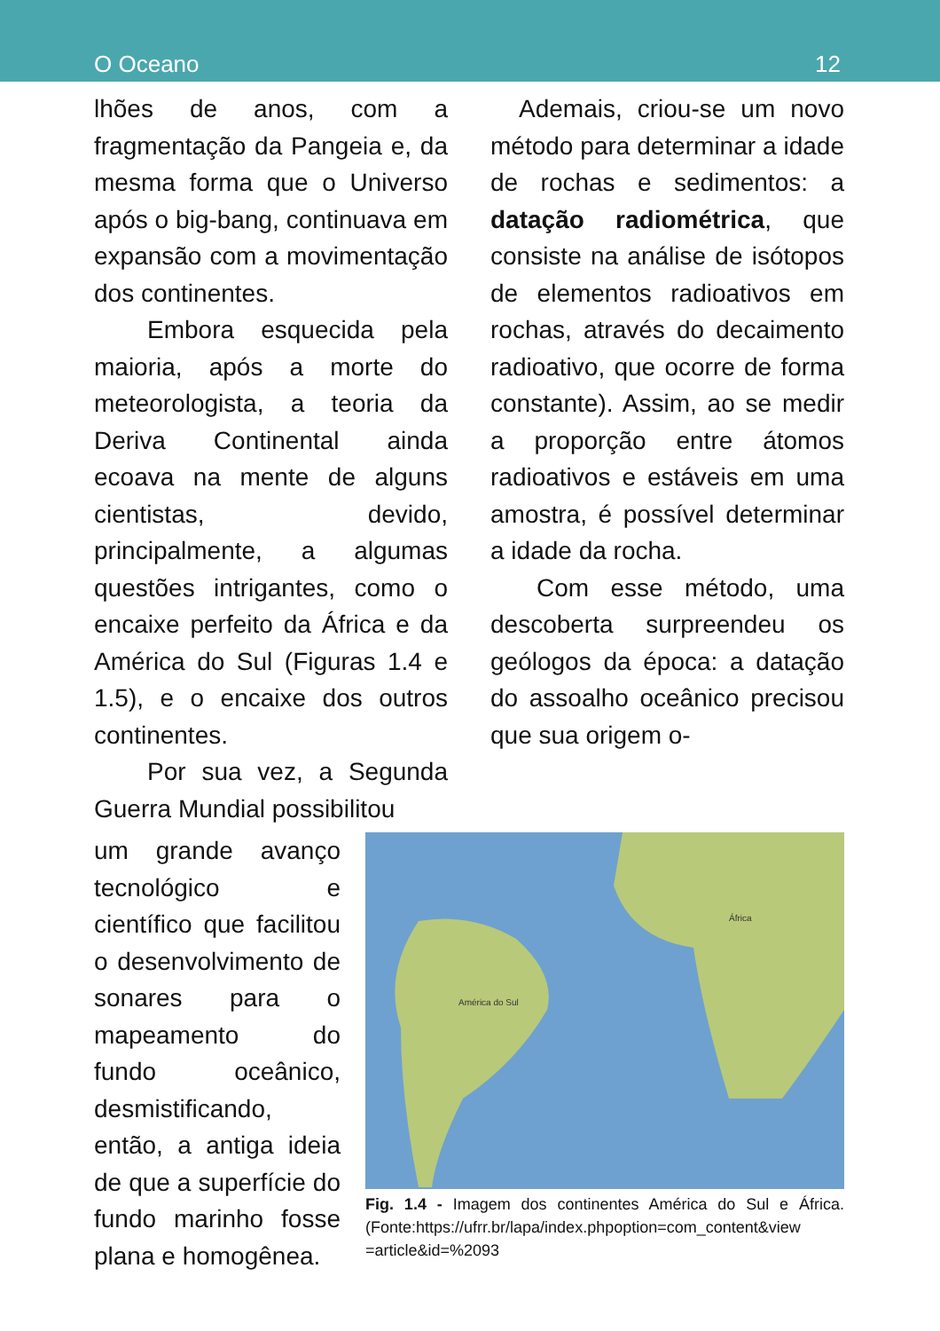O Oceano 12
lhões de anos, com a fragmentação da Pangeia e, da mesma forma que o Universo após o big-bang, continuava em expansão com a movimentação dos continentes.
Embora esquecida pela maioria, após a morte do meteorologista, a teoria da Deriva Continental ainda ecoava na mente de alguns cientistas, devido, principalmente, a algumas questões intrigantes, como o encaixe perfeito da África e da América do Sul (Figuras 1.4 e 1.5), e o encaixe dos outros continentes.
Por sua vez, a Segunda Guerra Mundial possibilitou
Ademais, criou-se um novo método para determinar a idade de rochas e sedimentos: a datação radiométrica, que consiste na análise de isótopos de elementos radioativos em rochas, através do decaimento radioativo, que ocorre de forma constante). Assim, ao se medir a proporção entre átomos radioativos e estáveis em uma amostra, é possível determinar a idade da rocha.
Com esse método, uma descoberta surpreendeu os geólogos da época: a datação do assoalho oceânico precisou que sua origem o-
um grande avanço tecnológico e científico que facilitou o desenvolvimento de sonares para o mapeamento do fundo oceânico, desmistificando, então, a antiga ideia de que a superfície do fundo marinho fosse plana e homogênea.
América do Sul
África
Fig. 1.4 - Imagem dos continentes América do Sul e África. (Fonte:https://ufrr.br/lapa/index.phpoption=com_content&view =article&id=%2093